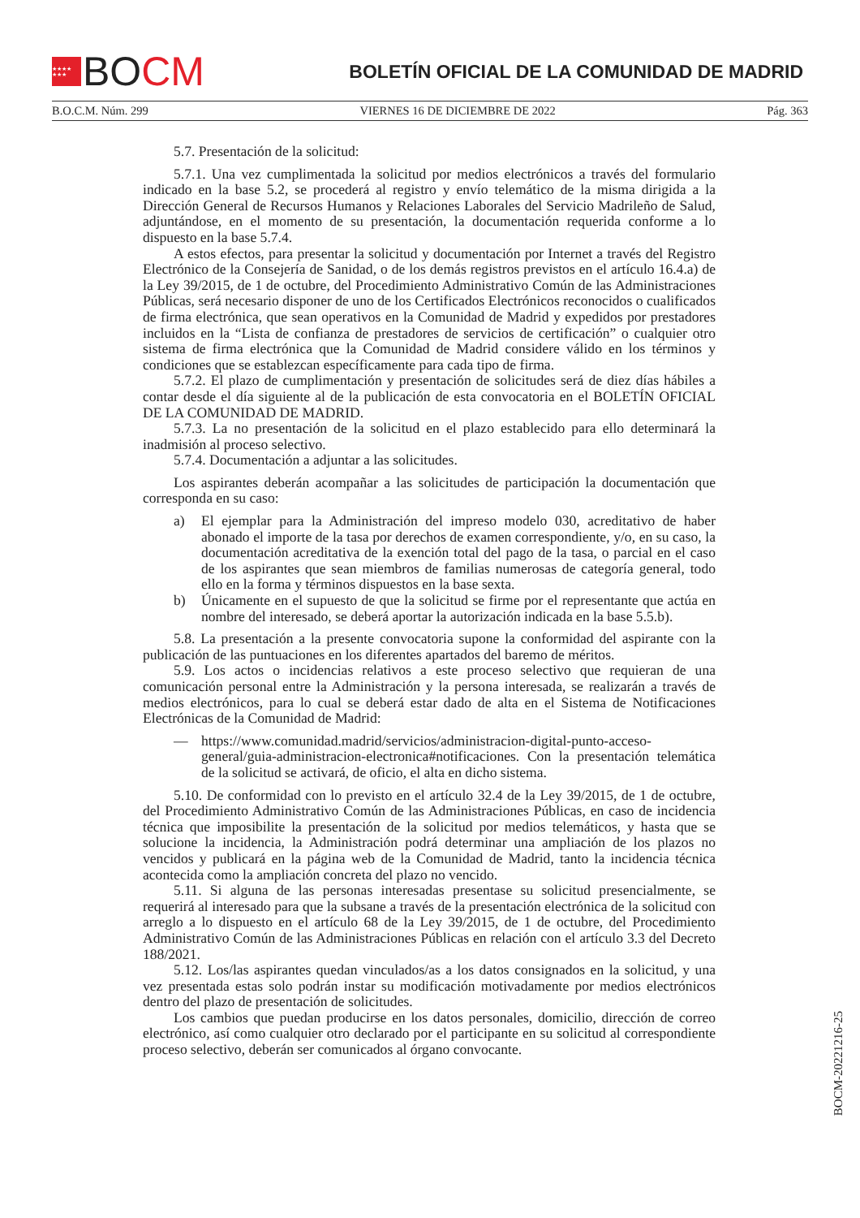★★★★ ★★★
BO CM
BOLETÍN OFICIAL DE LA COMUNIDAD DE MADRID
B.O.C.M. Núm. 299 VIERNES 16 DE DICIEMBRE DE 2022 Pág. 363
5.7. Presentación de la solicitud:
5.7.1. Una vez cumplimentada la solicitud por medios electrónicos a través del formulario indicado en la base 5.2, se procederá al registro y envío telemático de la misma dirigida a la Dirección General de Recursos Humanos y Relaciones Laborales del Servicio Madrileño de Salud, adjuntándose, en el momento de su presentación, la documentación requerida conforme a lo dispuesto en la base 5.7.4.
A estos efectos, para presentar la solicitud y documentación por Internet a través del Registro Electrónico de la Consejería de Sanidad, o de los demás registros previstos en el artículo 16.4.a) de la Ley 39/2015, de 1 de octubre, del Procedimiento Administrativo Común de las Administraciones Públicas, será necesario disponer de uno de los Certificados Electrónicos reconocidos o cualificados de firma electrónica, que sean operativos en la Comunidad de Madrid y expedidos por prestadores incluidos en la “Lista de confianza de prestadores de servicios de certificación” o cualquier otro sistema de firma electrónica que la Comunidad de Madrid considere válido en los términos y condiciones que se establezcan específicamente para cada tipo de firma.
5.7.2. El plazo de cumplimentación y presentación de solicitudes será de diez días hábiles a contar desde el día siguiente al de la publicación de esta convocatoria en el BOLETÍN OFICIAL DE LA COMUNIDAD DE MADRID.
5.7.3. La no presentación de la solicitud en el plazo establecido para ello determinará la inadmisión al proceso selectivo.
5.7.4. Documentación a adjuntar a las solicitudes.
Los aspirantes deberán acompañar a las solicitudes de participación la documentación que corresponda en su caso:
a) El ejemplar para la Administración del impreso modelo 030, acreditativo de haber abonado el importe de la tasa por derechos de examen correspondiente, y/o, en su caso, la documentación acreditativa de la exención total del pago de la tasa, o parcial en el caso de los aspirantes que sean miembros de familias numerosas de categoría general, todo ello en la forma y términos dispuestos en la base sexta.
b) Únicamente en el supuesto de que la solicitud se firme por el representante que actúa en nombre del interesado, se deberá aportar la autorización indicada en la base 5.5.b).
5.8. La presentación a la presente convocatoria supone la conformidad del aspirante con la publicación de las puntuaciones en los diferentes apartados del baremo de méritos.
5.9. Los actos o incidencias relativos a este proceso selectivo que requieran de una comunicación personal entre la Administración y la persona interesada, se realizarán a través de medios electrónicos, para lo cual se deberá estar dado de alta en el Sistema de Notificaciones Electrónicas de la Comunidad de Madrid:
— https://www.comunidad.madrid/servicios/administracion-digital-punto-acceso-general/guia-administracion-electronica#notificaciones. Con la presentación telemática de la solicitud se activará, de oficio, el alta en dicho sistema.
5.10. De conformidad con lo previsto en el artículo 32.4 de la Ley 39/2015, de 1 de octubre, del Procedimiento Administrativo Común de las Administraciones Públicas, en caso de incidencia técnica que imposibilite la presentación de la solicitud por medios telemáticos, y hasta que se solucione la incidencia, la Administración podrá determinar una ampliación de los plazos no vencidos y publicará en la página web de la Comunidad de Madrid, tanto la incidencia técnica acontecida como la ampliación concreta del plazo no vencido.
5.11. Si alguna de las personas interesadas presentase su solicitud presencialmente, se requerirá al interesado para que la subsane a través de la presentación electrónica de la solicitud con arreglo a lo dispuesto en el artículo 68 de la Ley 39/2015, de 1 de octubre, del Procedimiento Administrativo Común de las Administraciones Públicas en relación con el artículo 3.3 del Decreto 188/2021.
5.12. Los/las aspirantes quedan vinculados/as a los datos consignados en la solicitud, y una vez presentada estas solo podrán instar su modificación motivadamente por medios electrónicos dentro del plazo de presentación de solicitudes.
Los cambios que puedan producirse en los datos personales, domicilio, dirección de correo electrónico, así como cualquier otro declarado por el participante en su solicitud al correspondiente proceso selectivo, deberán ser comunicados al órgano convocante.
BOCM-20221216-25